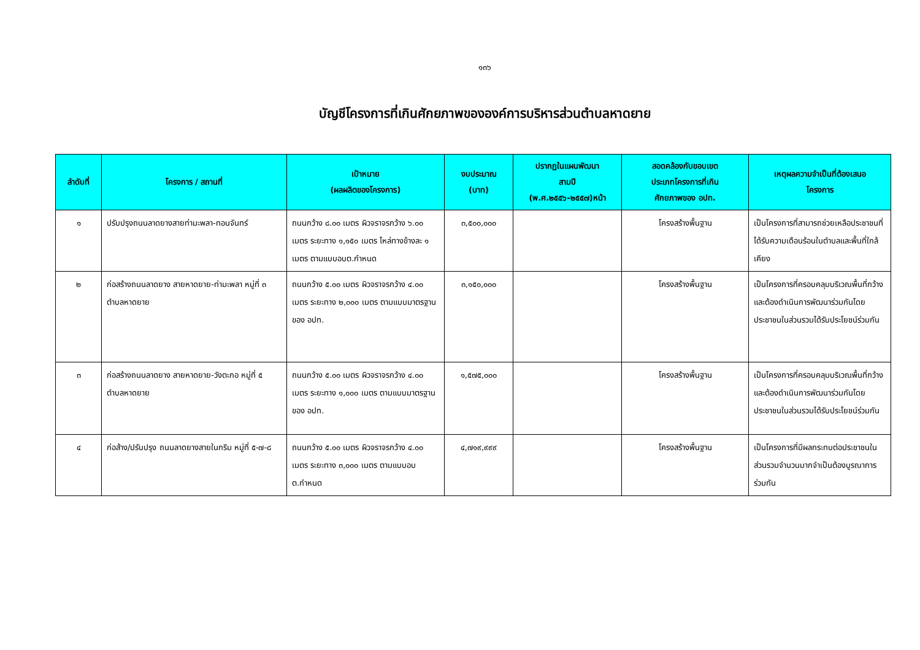๑๓๖
บัญชีโครงการที่เกินศักยภาพขององค์การบริหารส่วนตำบลหาดยาย
| ลำดับที่ | โครงการ / สถานที่ | เป้าหมาย (ผลผลิตของโครงการ) | งบประมาณ (บาท) | ปรากฏในแผนพัฒนา สามปี (พ.ศ.๒๕๕๖-๒๕๕๗)หน้า | สอดคล้องกับขอบเขต ประเภทโครงการที่เกิน ศักยภาพของ อปท. | เหตุผลความจำเป็นที่ต้องเสนอ โครงการ |
| --- | --- | --- | --- | --- | --- | --- |
| ๑ | ปรับปรุงถนนลาดยางสายท่ามะพลา-ทอนจันทร์ | ถนนกว้าง ๘.๐๐ เมตร ผิวจราจรกว้าง ๖.๐๐ เมตร ระยะทาง ๑,๑๕๐ เมตร ไหล่ทางข้างละ ๑ เมตร ตามแบบอบต.กำหนด | ๓,๕๐๐,๐๐๐ | | โครงสร้างพื้นฐาน | เป็นโครงการที่สามารถช่วยเหลือประชาชนที่ได้รับความเดือนร้อนในตำบลและพื้นที่ใกล้เคียง |
| ๒ | ก่อสร้างถนนลาดยาง สายหาดยาย-ท่ามะพลา หมู่ที่ ๓ ตำบลหาดยาย | ถนนกว้าง ๕.๐๐ เมตร ผิวจราจรกว้าง ๔.๐๐ เมตร ระยะทาง ๒,๐๐๐ เมตร ตามแบบมาตรฐานของ อปท. | ๓,๑๕๐,๐๐๐ | | โครงสร้างพื้นฐาน | เป็นโครงการที่ครอบคลุมบริเวณพื้นที่กว้างและต้องดำเนินการพัฒนาร่วมกันโดยประชาชนในส่วนรวมได้รับประโยชน์ร่วมกัน |
| ๓ | ก่อสร้างถนนลาดยาง สายหาดยาย-วังตะกอ หมู่ที่ ๕ ตำบลหาดยาย | ถนนกว้าง ๕.๐๐ เมตร ผิวจราจรกว้าง ๔.๐๐ เมตร ระยะทาง ๑,๐๐๐ เมตร ตามแบบมาตรฐานของ อปท. | ๑,๕๗๕,๐๐๐ | | โครงสร้างพื้นฐาน | เป็นโครงการที่ครอบคลุมบริเวณพื้นที่กว้างและต้องดำเนินการพัฒนาร่วมกันโดยประชาชนในส่วนรวมได้รับประโยชน์ร่วมกัน |
| ๔ | ก่อส้าง/ปรับปรุง ถนนลาดยางสายในกริม หมู่ที่ ๕-๗-๘ | ถนนกว้าง ๕.๐๐ เมตร ผิวจราจรกว้าง ๔.๐๐ เมตร ระยะทาง ๓,๐๐๐ เมตร ตามแบบอบต.กำหนด | ๔,๗๑๙,๙๙๙ | | โครงสร้างพื้นฐาน | เป็นโครงการที่มีผลกระทบต่อประชาชนในส่วนรวมจำนวนมากจำเป็นต้องบูรณาการร่วมกัน |